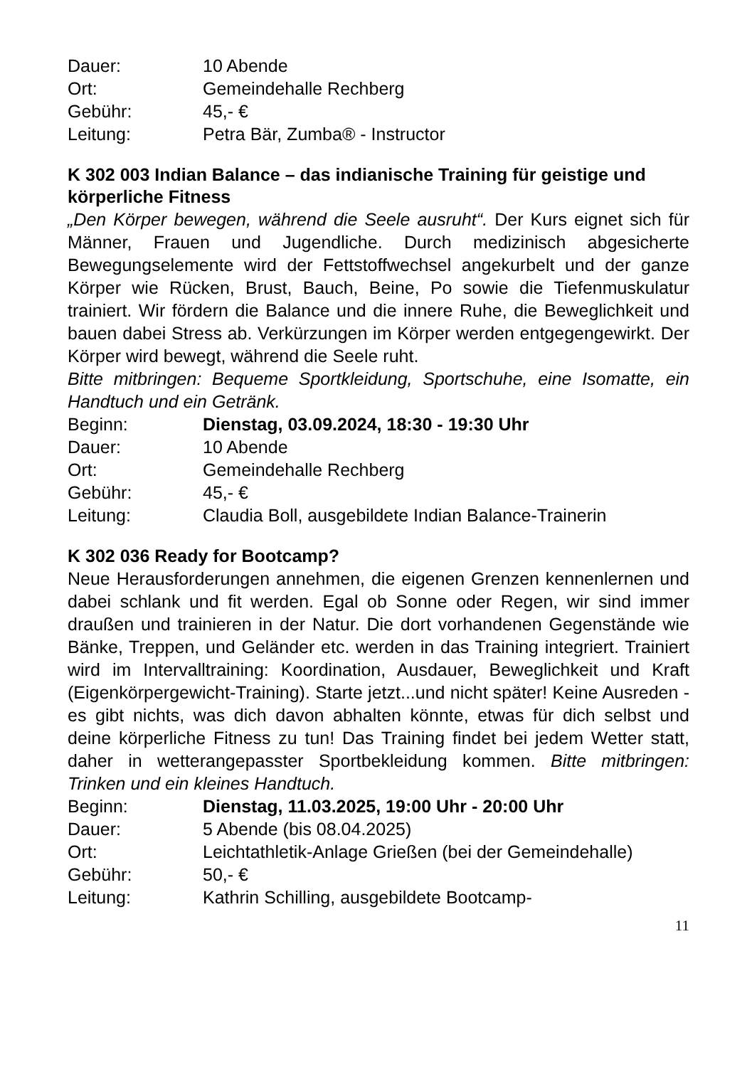| Dauer: | 10 Abende |
| Ort: | Gemeindehalle Rechberg |
| Gebühr: | 45,- € |
| Leitung: | Petra Bär, Zumba® - Instructor |
K 302 003 Indian Balance – das indianische Training für geistige und körperliche Fitness
„Den Körper bewegen, während die Seele ausruht“. Der Kurs eignet sich für Männer, Frauen und Jugendliche. Durch medizinisch abgesi­cherte Bewegungselemente wird der Fettstoffwechsel angekurbelt und der ganze Körper wie Rücken, Brust, Bauch, Beine, Po sowie die Tie­fenmuskulatur trainiert. Wir fördern die Balance und die innere Ruhe, die Beweglichkeit und bauen dabei Stress ab. Verkürzungen im Körper werden entgegengewirkt. Der Körper wird bewegt, während die Seele ruht.
Bitte mitbringen: Bequeme Sportkleidung, Sportschuhe, eine Isomatte, ein Handtuch und ein Getränk.
| Beginn: | Dienstag, 03.09.2024, 18:30 - 19:30 Uhr |
| Dauer: | 10 Abende |
| Ort: | Gemeindehalle Rechberg |
| Gebühr: | 45,- € |
| Leitung: | Claudia Boll, ausgebildete Indian Balance-Trainerin |
K 302 036 Ready for Bootcamp?
Neue Herausforderungen annehmen, die eigenen Grenzen kennenler­nen und dabei schlank und fit werden. Egal ob Sonne oder Regen, wir sind immer draußen und trainieren in der Natur. Die dort vorhandenen Gegenstände wie Bänke, Treppen, und Geländer etc. werden in das Training integriert. Trainiert wird im Intervalltraining: Koordination, Aus­dauer, Beweglichkeit und Kraft (Eigenkörpergewicht-Training). Starte jetzt...und nicht später! Keine Ausreden - es gibt nichts, was dich da­von abhalten könnte, etwas für dich selbst und deine körperliche Fit­ness zu tun! Das Training findet bei jedem Wetter statt, daher in wet­terangepasster Sportbekleidung kommen. Bitte mitbringen: Trinken und ein kleines Handtuch.
| Beginn: | Dienstag, 11.03.2025, 19:00 Uhr - 20:00 Uhr |
| Dauer: | 5 Abende (bis 08.04.2025) |
| Ort: | Leichtathletik-Anlage Grießen (bei der Gemeindehalle) |
| Gebühr: | 50,- € |
| Leitung: | Kathrin Schilling, ausgebildete Bootcamp- |
11